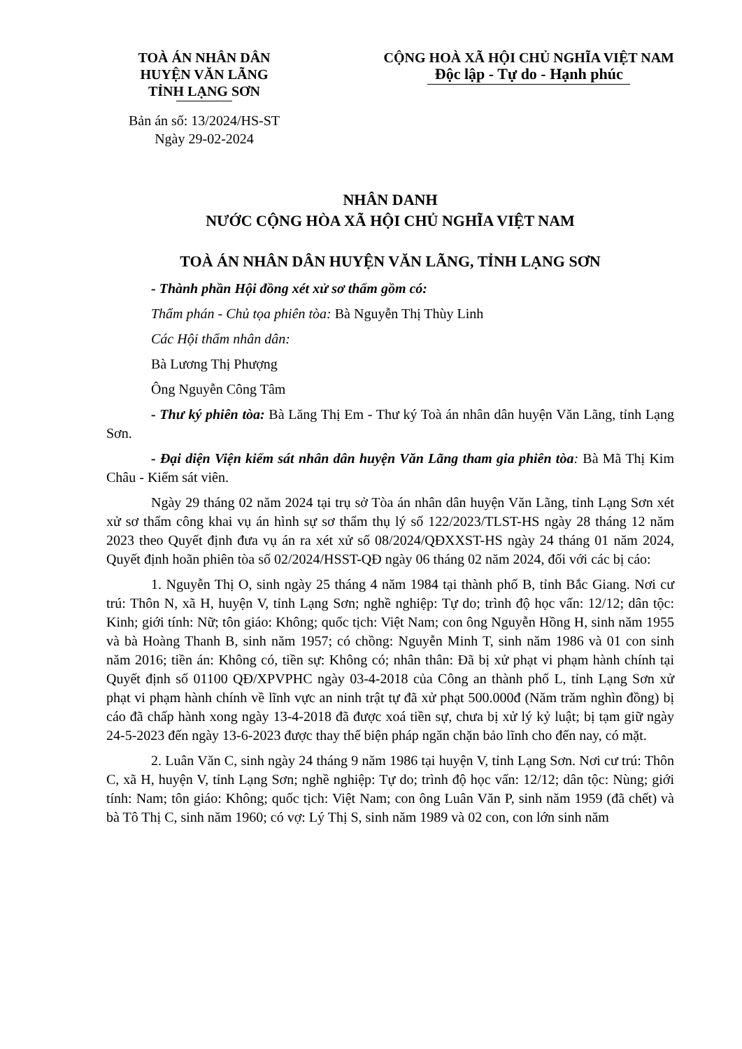TOÀ ÁN NHÂN DÂN
HUYỆN VĂN LÃNG
TỈNH LẠNG SƠN
CỘNG HOÀ XÃ HỘI CHỦ NGHĨA VIỆT NAM
Độc lập - Tự do - Hạnh phúc
Bản án số: 13/2024/HS-ST
Ngày 29-02-2024
NHÂN DANH
NƯỚC CỘNG HÒA XÃ HỘI CHỦ NGHĨA VIỆT NAM
TOÀ ÁN NHÂN DÂN HUYỆN VĂN LÃNG, TỈNH LẠNG SƠN
- Thành phần Hội đồng xét xử sơ thẩm gồm có:
Thẩm phán - Chủ tọa phiên tòa: Bà Nguyễn Thị Thùy Linh
Các Hội thẩm nhân dân:
Bà Lương Thị Phượng
Ông Nguyễn Công Tâm
- Thư ký phiên tòa: Bà Lăng Thị Em - Thư ký Toà án nhân dân huyện Văn Lãng, tỉnh Lạng Sơn.
- Đại diện Viện kiểm sát nhân dân huyện Văn Lãng tham gia phiên tòa: Bà Mã Thị Kim Châu - Kiểm sát viên.
Ngày 29 tháng 02 năm 2024 tại trụ sở Tòa án nhân dân huyện Văn Lãng, tỉnh Lạng Sơn xét xử sơ thẩm công khai vụ án hình sự sơ thẩm thụ lý số 122/2023/TLST-HS ngày 28 tháng 12 năm 2023 theo Quyết định đưa vụ án ra xét xử số 08/2024/QĐXXST-HS ngày 24 tháng 01 năm 2024, Quyết định hoãn phiên tòa số 02/2024/HSST-QĐ ngày 06 tháng 02 năm 2024, đối với các bị cáo:
1. Nguyễn Thị O, sinh ngày 25 tháng 4 năm 1984 tại thành phố B, tỉnh Bắc Giang. Nơi cư trú: Thôn N, xã H, huyện V, tỉnh Lạng Sơn; nghề nghiệp: Tự do; trình độ học vấn: 12/12; dân tộc: Kinh; giới tính: Nữ; tôn giáo: Không; quốc tịch: Việt Nam; con ông Nguyễn Hồng H, sinh năm 1955 và bà Hoàng Thanh B, sinh năm 1957; có chồng: Nguyễn Minh T, sinh năm 1986 và 01 con sinh năm 2016; tiền án: Không có, tiền sự: Không có; nhân thân: Đã bị xử phạt vi phạm hành chính tại Quyết định số 01100 QĐ/XPVPHC ngày 03-4-2018 của Công an thành phố L, tỉnh Lạng Sơn xử phạt vi phạm hành chính về lĩnh vực an ninh trật tự đã xử phạt 500.000đ (Năm trăm nghìn đồng) bị cáo đã chấp hành xong ngày 13-4-2018 đã được xoá tiền sự, chưa bị xử lý kỷ luật; bị tạm giữ ngày 24-5-2023 đến ngày 13-6-2023 được thay thế biện pháp ngăn chặn bảo lĩnh cho đến nay, có mặt.
2. Luân Văn C, sinh ngày 24 tháng 9 năm 1986 tại huyện V, tỉnh Lạng Sơn. Nơi cư trú: Thôn C, xã H, huyện V, tỉnh Lạng Sơn; nghề nghiệp: Tự do; trình độ học vấn: 12/12; dân tộc: Nùng; giới tính: Nam; tôn giáo: Không; quốc tịch: Việt Nam; con ông Luân Văn P, sinh năm 1959 (đã chết) và bà Tô Thị C, sinh năm 1960; có vợ: Lý Thị S, sinh năm 1989 và 02 con, con lớn sinh năm